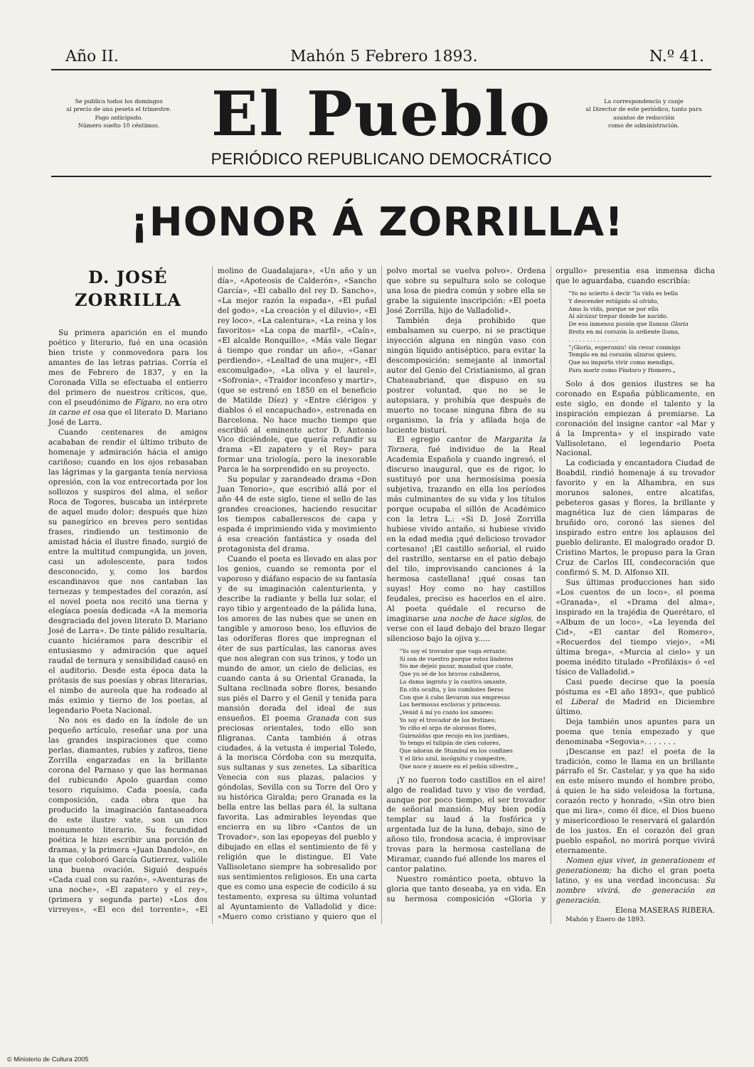Año II. Mahón 5 Febrero 1893. N.º 41.
Se publica todos los domingos
al precio de una peseta el trimestre.
Pago anticipado.
Número suelto 10 céntimos.
El Pueblo
La correspondencia y canje
al Director de este periódico, tanto para
asuntos de redacción
como de administración.
PERIÓDICO REPUBLICANO DEMOCRÁTICO
¡HONOR Á ZORRILLA!
D. JOSÉ ZORRILLA
Su primera aparición en el mundo poético y literario, fué en una ocasión bien triste y conmovedora para los amantes de las letras patrias. Corría el mes de Febrero de 1837, y en la Coronada Villa se efectuaba el entierro del primero de nuestros críticos, que, con el pseudónimo de Fígaro, no era otro in carne et osa que el literato D. Mariano José de Larra.
Cuando centenares de amigos acababan de rendir el último tributo de homenaje y admiración hácia el amigo cariñoso; cuando en los ojos rebasaban las lágrimas y la garganta tenía nerviosa opresión, con la voz entrecortada por los sollozos y suspiros del alma, el señor Roca de Togores, buscaba un intérprete de aquel mudo dolor; después que hizo su panegírico en breves pero sentidas frases, rindiendo un testimonio de amistad hácia el ilustre finado, surgió de entre la multitud compungida, un joven, casi un adolescente, para todos desconocido, y, como los bardos escandinavos que nos cantaban las ternezas y tempestades del corazón, así el novel poeta nos recitó una tierna y elegíaca poesía dedicada «A la memoria desgraciada del joven literato D. Mariano José de Larra». De tinte pálido resultaría, cuanto hiciéramos para describir el entusiasmo y admiración que aquel raudal de ternura y sensibilidad causó en el auditorio. Desde esta época data la prótasis de sus poesías y obras literarias, el nimbo de aureola que ha rodeado al más eximio y tierno de los poetas, al legendario Poeta Nacional.
No nos es dado en la índole de un pequeño artículo, reseñar una por una las grandes inspiraciones que como perlas, diamantes, rubíes y zafiros, tiene Zorrilla engarzadas en la brillante corona del Parnaso y que las hermanas del rubicundo Apolo guardan como tesoro riquísimo. Cada poesía, cada composición, cada obra que ha producido la imaginación fantaseadora de este ilustre vate, son un rico monumento literario. Su fecundidad poética le hizo escribir una porción de dramas, y la primera «Juan Dandolo», en la que coloboró García Gutierrez, valióle una buena ovación. Siguió después «Cada cual con su razón», «Aventuras de una noche», «El zapatero y el rey», (primera y segunda parte) «Los dos virreyes», «El eco del torrente», «El molino de Guadalajara», «Un año y un día», «Apoteosis de Calderón», «Sancho García», «El caballo del rey D. Sancho», «La mejor razón la espada», «El puñal del godo», «La creación y el diluvio», «El rey loco», «La calentura», «La reina y los favoritos» «La copa de marfil», «Caín», «El alcalde Ronquillo», «Más vale llegar á tiempo que rondar un año», «Ganar perdiendo», «Lealtad de una mujer», «El excomulgado», «La oliva y el laurel», «Sofronia», «Traidor inconfeso y martir», (que se estrenó en 1850 en el beneficio de Matilde Díez) y «Entre clérigos y diablos ó el encapuchado», estrenada en Barcelona. No hace mucho tiempo que escribió al eminente actor D. Antonio Vico diciéndole, que quería refundir su drama «El zapatero y el Rey» para formar una triología, pero la inexorable Parca le ha sorprendido en su proyecto.
Su popular y zarandeado drama «Don Juan Tenorio», que escribió allá por el año 44 de este siglo, tiene el sello de las grandes creaciones, haciendo resucitar los tiempos caballerescos de capa y espada é imprimiendo vida y movimiento á esa creación fantástica y osada del protagonista del drama.
Cuando el poeta es llevado en alas por los genios, cuando se remonta por el vaporoso y diáfano espacio de su fantasía y de su imaginación calenturienta, y describe la radiante y bella luz solar, el rayo tibio y argenteado de la pálida luna, los amores de las nubes que se unen en tangible y amoroso beso, los efluvios de las odoríferas flores que impregnan el éter de sus partículas, las canoras aves que nos alegran con sus trinos, y todo un mundo de amor, un cielo de delicias, es cuando canta á su Oriental Granada, la Sultana reclinada sobre flores, besando sus piés el Darro y el Genil y tenida para mansión dorada del ideal de sus ensueños. El poema Granada con sus preciosas orientales, todo ello son filigranas. Canta también á otras ciudades, á la vetusta é imperial Toledo, á la morisca Córdoba con su mezquita, sus sultanas y sus zenetes. La sibarítica Venecia con sus plazas, palacios y góndolas, Sevilla con su Torre del Oro y su histórica Giralda; pero Granada es la bella entre las bellas para él, la sultana favorita. Las admirables leyendas que encierra en su libro «Cantos de un Trovador», son las epopeyas del pueblo y dibujado en ellas el sentimiento de fé y religión que le distingue. El Vate Vallisoletano siempre ha sobresalido por sus sentimientos religiosos. En una carta que es como una especie de codicilo á su testamento, expresa su última voluntad al Ayuntamiento de Valladolid y dice: «Muero como cristiano y quiero que el polvo mortal se vuelva polvo». Ordena que sobre su sepultura solo se coloque una losa de piedra común y sobre ella se grabe la siguiente inscripción: «El poeta José Zorrilla, hijo de Valladolid».
También deja prohibido que embalsamen su cuerpo, ni se practique inyección alguna en ningún vaso con ningún líquido antiséptico, para evitar la descomposición: semejante al inmortal autor del Genio del Cristianismo, al gran Chateaubriand, que dispuso en su postrer voluntad, que no se le autopsiara, y prohibía que después de muerto no tocase ninguna fibra de su organismo, la fría y afilada hoja de luciente bisturí.
El egregio cantor de Margarita la Tornera, fué individuo de la Real Academia Española y cuando ingresó, el discurso inaugural, que es de rigor, lo sustituyó por una hermosísima poesía subjetiva, trazando en ella los períodos más culminantes de su vida y los títulos porque ocupaba el sillón de Académico con la letra L.: «Si D. José Zorrilla hubiese vivido antaño, si hubiese vivido en la edad media ¡qué delicioso trovador cortesano! ¡El castillo señorial, el ruido del rastrillo, sentarse en el patio debajo del tilo, improvisando canciones á la hermosa castellana! ¡qué cosas tan suyas! Hoy como no hay castillos feudales, preciso es hacerlos en el aire. Al poeta quédale el recurso de imaginarse una noche de hace siglos, de verse con el laud debajo del brazo llegar silencioso bajo la ojiva y.....
"Yo soy el trovador que vaga errante;
Si son de vuestro parque estos linderos
No me dejeis pasar, mandad que cante,
Que yo sé de los bravos caballeros,
La dama ingrata y la cautiva amante,
En cita oculta, y los combates fieros
Con que á cabo llevaron sus empresas
Las hermosas esclavas y princesas.
„Venid á mí yo canto los amores:
Yo soy el trovador de los festines;
Yo ciño el arpa de olorosas flores,
Guirnaldas que recojo en los jardines,
Yo tengo el tulipán de cien colores,
Que adoran de Stumbul en los confines
Y el lirio azul, incógnito y campestre,
Que nace y muere en el peñón silvestre.„
¡Y no fueron todo castillos en el aire! algo de realidad tuvo y viso de verdad, aunque por poco tiempo, el ser trovador de señorial mansión. Muy bien podía templar su laud á la fosfórica y argentada luz de la luna, debajo, sino de añoso tilo, frondosa acacia, é improvisar trovas para la hermosa castellana de Miramar, cuando fué allende los mares el cantor palatino.
Nuestro romántico poeta, obtuvo la gloria que tanto deseaba, ya en vida. En su hermosa composición «Gloria y orgullo» presentia esa inmensa dicha que le aguardaba, cuando escribía:
"Yo no acierto á decir "la vida es bella
Y descender estúpido al olvido,
Amo la vida, porque se por ella
Al alcázar trepar donde he nacido.
De esa inmensa pasión que llaman Gloria
Brota en mi corazón la ardiente llama,
. . . . . . . . . . . . . .
"¡Gloria, esperanza! sin cesar conmigo
Templo en mi corazón alzaros quiero,
Que no importa vivir como mendigo,
Para morir como Píndaro y Homero.„
Solo á dos genios ilustres se ha coronado en España públicamente, en este siglo, en donde el talento y la inspiración empiezan á premiarse. La coronación del insigne cantor «al Mar y á la Imprenta» y el inspirado vate Vallisoletano, el legendario Poeta Nacional.
La codiciada y encantadora Ciudad de Boabdil, rindió homenaje á su trovador favorito y en la Alhambra, en sus morunos salones, entre alcatifas, pebeteros gasas y flores, la brillante y magnética luz de cien lámparas de bruñido oro, coronó las sienes del inspirado estro entre los aplausos del pueblo delirante. El malogrado orador D. Cristino Martos, le propuso para la Gran Cruz de Carlos III, condecoración que confirmó S. M. D. Alfonso XII.
Sus últimas producciones han sido «Los cuentos de un loco», el poema «Granada», el «Drama del alma», inspirado en la trajédia de Querétaro, el «Album de un loco», «La leyenda del Cid», «El cantar del Romero», «Recuerdos del tiempo viejo», «Mi última brega», «Murcia al cielo» y un poema inédito titulado «Profiláxis» ó «el tísico de Valladolid.»
Casi puede decirse que la poesía póstuma es «El año 1893», que publicó el Liberal de Madrid en Diciembre último.
Deja también unos apuntes para un poema que tenía empezado y que denominaba «Segovia». . . . . . .
¡Descanse en paz! el poeta de la tradición, como le llama en un brillante párrafo el Sr. Castelar, y ya que ha sido en este mísero mundo el hombre probo, á quien le ha sido veleidosa la fortuna, corazón recto y honrado, «Sin otro bien que mi lira», como él dice, el Dios bueno y misericordioso le reservará el galardón de los justos. En el corazón del gran pueblo español, no morirá porque vivirá eternamente.
Nomen ejus vivet, in generationem et generationem; ha dicho el gran poeta latino, y es una verdad inconcusa: Su nombre vivirá, de generación en generación.
Elena MASERAS RIBERA.
Mahón y Enero de 1893.
© Ministerio de Cultura 2005